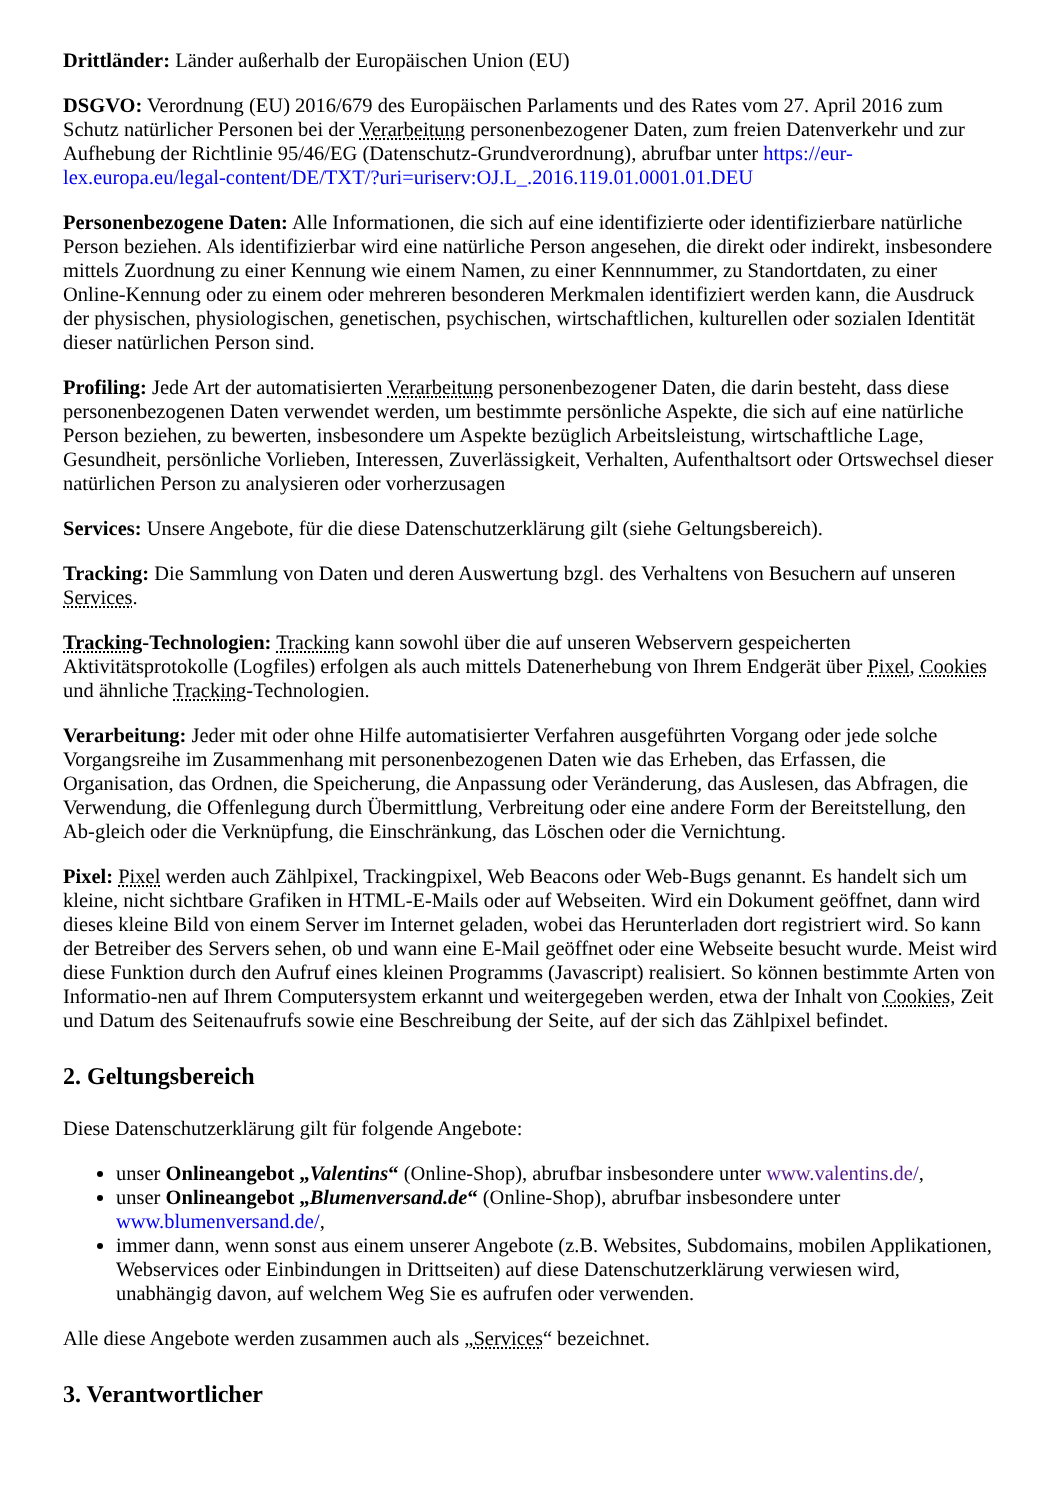Drittländer: Länder außerhalb der Europäischen Union (EU)
DSGVO: Verordnung (EU) 2016/679 des Europäischen Parlaments und des Rates vom 27. April 2016 zum Schutz natürlicher Personen bei der Verarbeitung personenbezogener Daten, zum freien Datenverkehr und zur Aufhebung der Richtlinie 95/46/EG (Datenschutz-Grundverordnung), abrufbar unter https://eur-lex.europa.eu/legal-content/DE/TXT/?uri=uriserv:OJ.L_.2016.119.01.0001.01.DEU
Personenbezogene Daten: Alle Informationen, die sich auf eine identifizierte oder identifizierbare natürliche Person beziehen. Als identifizierbar wird eine natürliche Person angesehen, die direkt oder indirekt, insbesondere mittels Zuordnung zu einer Kennung wie einem Namen, zu einer Kennnummer, zu Standortdaten, zu einer Online-Kennung oder zu einem oder mehreren besonderen Merkmalen identifiziert werden kann, die Ausdruck der physischen, physiologischen, genetischen, psychischen, wirtschaftlichen, kulturellen oder sozialen Identität dieser natürlichen Person sind.
Profiling: Jede Art der automatisierten Verarbeitung personenbezogener Daten, die darin besteht, dass diese personenbezogenen Daten verwendet werden, um bestimmte persönliche Aspekte, die sich auf eine natürliche Person beziehen, zu bewerten, insbesondere um Aspekte bezüglich Arbeitsleistung, wirtschaftliche Lage, Gesundheit, persönliche Vorlieben, Interessen, Zuverlässigkeit, Verhalten, Aufenthaltsort oder Ortswechsel dieser natürlichen Person zu analysieren oder vorherzusagen
Services: Unsere Angebote, für die diese Datenschutzerklärung gilt (siehe Geltungsbereich).
Tracking: Die Sammlung von Daten und deren Auswertung bzgl. des Verhaltens von Besuchern auf unseren Services.
Tracking-Technologien: Tracking kann sowohl über die auf unseren Webservern gespeicherten Aktivitätsprotokolle (Logfiles) erfolgen als auch mittels Datenerhebung von Ihrem Endgerät über Pixel, Cookies und ähnliche Tracking-Technologien.
Verarbeitung: Jeder mit oder ohne Hilfe automatisierter Verfahren ausgeführten Vorgang oder jede solche Vorgangsreihe im Zusammenhang mit personenbezogenen Daten wie das Erheben, das Erfassen, die Organisation, das Ordnen, die Speicherung, die Anpassung oder Veränderung, das Auslesen, das Abfragen, die Verwendung, die Offenlegung durch Übermittlung, Verbreitung oder eine andere Form der Bereitstellung, den Ab-gleich oder die Verknüpfung, die Einschränkung, das Löschen oder die Vernichtung.
Pixel: Pixel werden auch Zählpixel, Trackingpixel, Web Beacons oder Web-Bugs genannt. Es handelt sich um kleine, nicht sichtbare Grafiken in HTML-E-Mails oder auf Webseiten. Wird ein Dokument geöffnet, dann wird dieses kleine Bild von einem Server im Internet geladen, wobei das Herunterladen dort registriert wird. So kann der Betreiber des Servers sehen, ob und wann eine E-Mail geöffnet oder eine Webseite besucht wurde. Meist wird diese Funktion durch den Aufruf eines kleinen Programms (Javascript) realisiert. So können bestimmte Arten von Informatio-nen auf Ihrem Computersystem erkannt und weitergegeben werden, etwa der Inhalt von Cookies, Zeit und Datum des Seitenaufrufs sowie eine Beschreibung der Seite, auf der sich das Zählpixel befindet.
2. Geltungsbereich
Diese Datenschutzerklärung gilt für folgende Angebote:
unser Onlineangebot „Valentins“ (Online-Shop), abrufbar insbesondere unter www.valentins.de/,
unser Onlineangebot „Blumenversand.de“ (Online-Shop), abrufbar insbesondere unter www.blumenversand.de/,
immer dann, wenn sonst aus einem unserer Angebote (z.B. Websites, Subdomains, mobilen Applikationen, Webservices oder Einbindungen in Drittseiten) auf diese Datenschutzerklärung verwiesen wird, unabhängig davon, auf welchem Weg Sie es aufrufen oder verwenden.
Alle diese Angebote werden zusammen auch als „Services“ bezeichnet.
3. Verantwortlicher